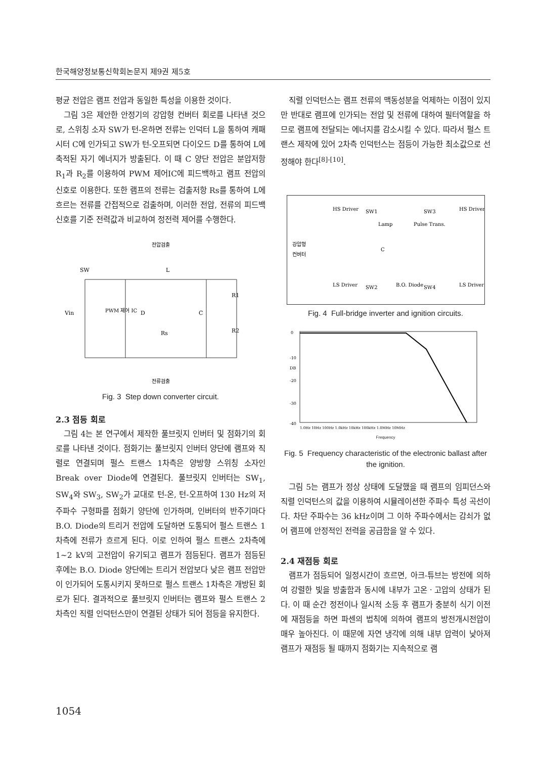한국해양정보통신학회논문지 제9권 제5호
평균 전압은 램프 전압과 동일한 특성을 이용한 것이다.
그림 3은 제안한 안정기의 강압형 컨버터 회로를 나타낸 것으로, 스위칭 소자 SW가 턴-온하면 전류는 인덕터 L을 통하여 캐패시터 C에 인가되고 SW가 턴-오프되면 다이오드 D를 통하여 L에 축적된 자기 에너지가 방출된다. 이 때 C 양단 전압은 분압저항 R<sub>1</sub>과 R<sub>2</sub>를 이용하여 PWM 제어IC에 피드백하고 램프 전압의 신호로 이용한다. 또한 램프의 전류는 검출저항 Rs를 통하여 L에 흐르는 전류를 간접적으로 검출하며, 이러한 전압, 전류의 피드백 신호를 기준 전력값과 비교하여 정전력 제어를 수행한다.
전압검출
SW
L
Vin
PWM 제어 IC
D
C
R1
R2
Rs
전류검출
Fig. 3 Step down converter circuit.
2.3 점등 회로
그림 4는 본 연구에서 제작한 풀브릿지 인버터 및 점화기의 회로를 나타낸 것이다. 점화기는 풀브릿지 인버터 양단에 램프와 직렬로 연결되며 펄스 트랜스 1차측은 양방향 스위칭 소자인 Break over Diode에 연결된다. 풀브릿지 인버터는 SW<sub>1</sub>, SW<sub>4</sub>와 SW<sub>3</sub>, SW<sub>2</sub>가 교대로 턴-온, 턴-오프하여 130 Hz의 저주파수 구형파를 점화기 양단에 인가하며, 인버터의 반주기마다 B.O. Diode의 트리거 전압에 도달하면 도통되어 펄스 트랜스 1차측에 전류가 흐르게 된다. 이로 인하여 펄스 트랜스 2차측에 1~2 kV의 고전압이 유기되고 램프가 점등된다. 램프가 점등된 후에는 B.O. Diode 양단에는 트리거 전압보다 낮은 램프 전압만이 인가되어 도통시키지 못하므로 펄스 트랜스 1차측은 개방된 회로가 된다. 결과적으로 풀브릿지 인버터는 램프와 펄스 트랜스 2차측인 직렬 인덕턴스만이 연결된 상태가 되어 점등을 유지한다.
직렬 인덕턴스는 램프 전류의 맥동성분을 억제하는 이점이 있지만 반대로 램프에 인가되는 전압 및 전류에 대하여 필터역할을 하므로 램프에 전달되는 에너지를 감소시킬 수 있다. 따라서 펄스 트랜스 제작에 있어 2차측 인덕턴스는 점등이 가능한 최소값으로 선정해야 한다<sup>[8]-[10]</sup>.
강압형
컨버터
HS Driver
SW1
SW3
HS Driver
Lamp
Pulse Trans.
C
LS Driver
SW2
B.O. Diode
SW4
LS Driver
Fig. 4 Full-bridge inverter and ignition circuits.
0
-10
DB
-20
-30
-40
1.0Hz 10Hz 100Hz 1.0kHz 10kHz 100kHz 1.0MHz 10MHz
Frequency
Fig. 5 Frequency characteristic of the electronic ballast after the ignition.
그림 5는 램프가 정상 상태에 도달했을 때 램프의 임피던스와 직렬 인덕턴스의 값을 이용하여 시뮬레이션한 주파수 특성 곡선이다. 차단 주파수는 36 kHz이며 그 이하 주파수에서는 감쇠가 없어 램프에 안정적인 전력을 공급함을 알 수 있다.
2.4 재점등 회로
램프가 점등되어 일정시간이 흐르면, 아크-튜브는 방전에 의하여 강렬한 빛을 방출함과 동시에 내부가 고온ㆍ고압의 상태가 된다. 이 때 순간 정전이나 일시적 소등 후 램프가 충분히 식기 이전에 재점등을 하면 파센의 법칙에 의하여 램프의 방전개시전압이 매우 높아진다. 이 때문에 자연 냉각에 의해 내부 압력이 낮아져 램프가 재점등 될 때까지 점화기는 지속적으로 램
1054